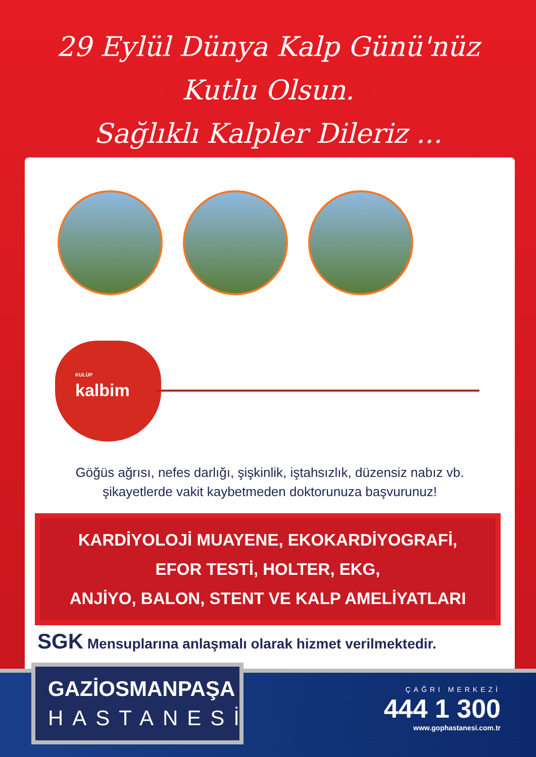29 Eylül Dünya Kalp Günü'nüz
Kutlu Olsun.
Sağlıklı Kalpler Dileriz ...
KULÜP
kalbim
Göğüs ağrısı, nefes darlığı, şişkinlik, iştahsızlık, düzensiz nabız vb.
şikayetlerde vakit kaybetmeden doktorunuza başvurunuz!
KARDİYOLOJİ MUAYENE, EKOKARDİYOGRAFİ,
EFOR TESTİ, HOLTER, EKG,
ANJİYO, BALON, STENT VE KALP AMELİYATLARI
SGK Mensuplarına anlaşmalı olarak hizmet verilmektedir.
GAZİOSMANPAŞA
HASTANESİ
ÇAĞRI MERKEZİ
444 1 300
www.gophastanesi.com.tr